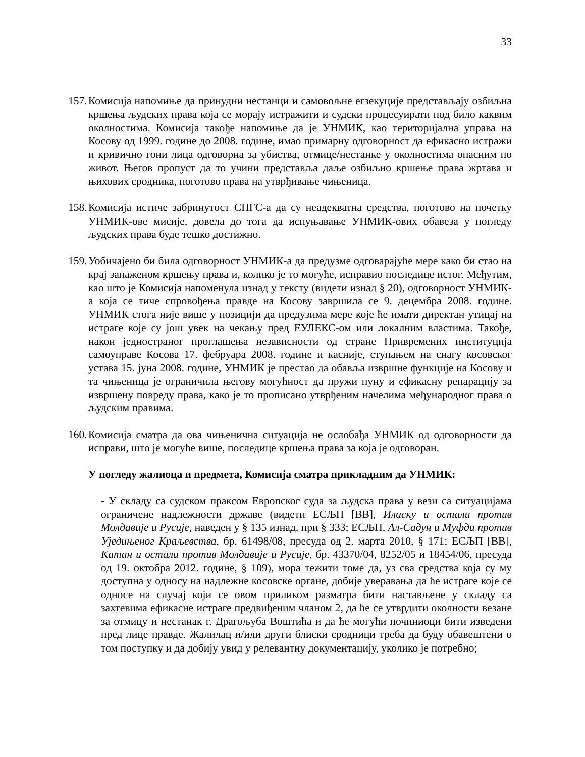33
157.
Комисија напомиње да принудни нестанци и самовољне егзекуције представљају озбиљна кршења људских права која се морају истражити и судски процесуирати под било каквим околностима. Комисија такође напомиње да је УНМИК, као територијална управа на Косову од 1999. године до 2008. године, имао примарну одговорност да ефикасно истражи и кривично гони лица одговорна за убиства, отмице/нестанке у околностима опасним по живот. Његов пропуст да то учини представља даље озбиљно кршење права жртава и њихових сродника, поготово права на утврђивање чињеница.
158.
Комисија истиче забринутост СПГС-а да су неадекватна средства, поготово на почетку УНМИК-ове мисије, довела до тога да испуњавање УНМИК-ових обавеза у погледу људских права буде тешко достижно.
159.
Уобичајено би била одговорност УНМИК-а да предузме одговарајуће мере како би стао на крај запаженом кршењу права и, колико је то могуће, исправио последице истог. Међутим, као што је Комисија напоменула изнад у тексту (видети изнад § 20), одговорност УНМИК-а која се тиче спровођења правде на Косову завршила се 9. децембра 2008. године. УНМИК стога није више у позицији да предузима мере које ће имати директан утицај на истраге које су још увек на чекању пред ЕУЛЕКС-ом или локалним властима. Такође, након једностраног проглашења независности од стране Привремених институција самоуправе Косова 17. фебруара 2008. године и касније, ступањем на снагу косовског устава 15. јуна 2008. године, УНМИК је престао да обавља извршне функције на Косову и та чињеница је ограничила његову могућност да пружи пуну и ефикасну репарацију за извршену повреду права, како је то прописано утврђеним начелима међународног права о људским правима.
160.
Комисија сматра да ова чињенична ситуација не ослобађа УНМИК од одговорности да исправи, што је могуће више, последице кршења права за која је одговоран.
У погледу жалиоца и предмета, Комисија сматра прикладним да УНМИК:
- У складу са судском праксом Европског суда за људска права у вези са ситуацијама ограничене надлежности државе (видети ЕСЉП [ВВ], Иласку и остали против Молдавије и Русије, наведен у § 135 изнад, при § 333; ЕСЉП, Ал-Садун и Муфди против Уједињеног Краљевства, бр. 61498/08, пресуда од 2. марта 2010, § 171; ЕСЉП [ВВ], Катан и остали против Молдавије и Русије, бр. 43370/04, 8252/05 и 18454/06, пресуда од 19. октобра 2012. године, § 109), мора тежити томе да, уз сва средства која су му доступна у односу на надлежне косовске органе, добије уверавања да ће истраге које се односе на случај који се овом приликом разматра бити настављене у складу са захтевима ефикасне истраге предвиђеним чланом 2, да ће се утврдити околности везане за отмицу и нестанак г. Драгољуба Воштића и да ће могући починиоци бити изведени пред лице правде. Жалилац и/или други блиски сродници треба да буду обавештени о том поступку и да добију увид у релевантну документацију, уколико је потребно;